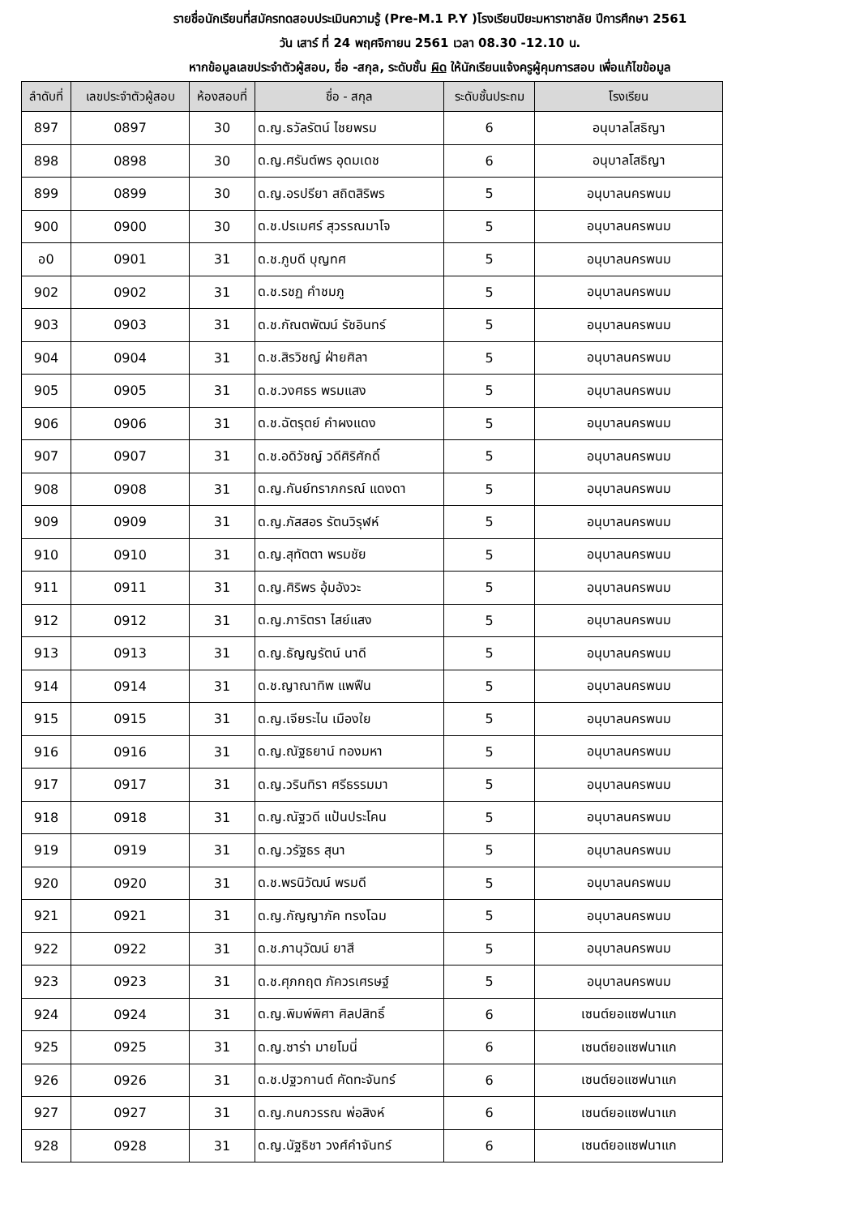รายชื่อนักเรียนที่สมัครทดสอบประเมินความรู้ (Pre-M.1 P.Y )โรงเรียนปิยะมหาราชาลัย ปีการศึกษา 2561
วัน เสาร์ ที่ 24 พฤศจิกายน 2561 เวลา 08.30 -12.10 น.
หากข้อมูลเลขประจำตัวผู้สอบ, ชื่อ -สกุล, ระดับชั้น ผิด ให้นักเรียนแจ้งครูผู้คุมการสอบ เพื่อแก้ไขข้อมูล
| ลำดับที่ | เลขประจำตัวผู้สอบ | ห้องสอบที่ | ชื่อ - สกุล | ระดับชั้นประถม | โรงเรียน |
| --- | --- | --- | --- | --- | --- |
| 897 | 0897 | 30 | ด.ญ.ธวัลรัตน์ ไชยพรม | 6 | อนุบาลโสธิญา |
| 898 | 0898 | 30 | ด.ญ.ศรันต์พร อุดมเดช | 6 | อนุบาลโสธิญา |
| 899 | 0899 | 30 | ด.ญ.อรปรียา สถิตสิริพร | 5 | อนุบาลนครพนม |
| 900 | 0900 | 30 | ด.ช.ปรเมศร์ สุวรรณมาโจ | 5 | อนุบาลนครพนม |
| อ0 | 0901 | 31 | ด.ช.ภูบดี บุญทศ | 5 | อนุบาลนครพนม |
| 902 | 0902 | 31 | ด.ช.รชฏ คำชมภู | 5 | อนุบาลนครพนม |
| 903 | 0903 | 31 | ด.ช.กัณตพัฒน์ รัชอินทร์ | 5 | อนุบาลนครพนม |
| 904 | 0904 | 31 | ด.ช.สิรวิชญ์ ฝ่ายศิลา | 5 | อนุบาลนครพนม |
| 905 | 0905 | 31 | ด.ช.วงศธร พรมแสง | 5 | อนุบาลนครพนม |
| 906 | 0906 | 31 | ด.ช.ฉัตรุตย์ คำผงแดง | 5 | อนุบาลนครพนม |
| 907 | 0907 | 31 | ด.ช.อดิวัชญ์ วดีศิริศักดิ์ | 5 | อนุบาลนครพนม |
| 908 | 0908 | 31 | ด.ญ.กันย์ทราภกรณ์ แดงดา | 5 | อนุบาลนครพนม |
| 909 | 0909 | 31 | ด.ญ.ภัสสอร รัตนวิรุฬห์ | 5 | อนุบาลนครพนม |
| 910 | 0910 | 31 | ด.ญ.สุทัตตา พรมชัย | 5 | อนุบาลนครพนม |
| 911 | 0911 | 31 | ด.ญ.ศิริพร อุ้มอังวะ | 5 | อนุบาลนครพนม |
| 912 | 0912 | 31 | ด.ญ.ภาริตรา ไสย์แสง | 5 | อนุบาลนครพนม |
| 913 | 0913 | 31 | ด.ญ.ธัญญรัตน์ นาดี | 5 | อนุบาลนครพนม |
| 914 | 0914 | 31 | ด.ช.ญาณาทิพ แพฟืน | 5 | อนุบาลนครพนม |
| 915 | 0915 | 31 | ด.ญ.เจียระไน เมืองใย | 5 | อนุบาลนครพนม |
| 916 | 0916 | 31 | ด.ญ.ณัฐธยาน์ ทองมหา | 5 | อนุบาลนครพนม |
| 917 | 0917 | 31 | ด.ญ.วรินทิรา ศรีธรรมมา | 5 | อนุบาลนครพนม |
| 918 | 0918 | 31 | ด.ญ.ณัฐวดี แป้นประโคน | 5 | อนุบาลนครพนม |
| 919 | 0919 | 31 | ด.ญ.วรัฐธร สุนา | 5 | อนุบาลนครพนม |
| 920 | 0920 | 31 | ด.ช.พรนิวัฒน์ พรมดี | 5 | อนุบาลนครพนม |
| 921 | 0921 | 31 | ด.ญ.กัญญาภัค ทรงโฉม | 5 | อนุบาลนครพนม |
| 922 | 0922 | 31 | ด.ช.ภานุวัฒน์ ยาสี | 5 | อนุบาลนครพนม |
| 923 | 0923 | 31 | ด.ช.ศุภกฤต ภัควรเศรษฐ์ | 5 | อนุบาลนครพนม |
| 924 | 0924 | 31 | ด.ญ.พิมพ์พิศา ศิลปสิทธิ์ | 6 | เซนต์ยอแซฟนาแก |
| 925 | 0925 | 31 | ด.ญ.ซาร่า มายโมนี่ | 6 | เซนต์ยอแซฟนาแก |
| 926 | 0926 | 31 | ด.ช.ปฐวกานต์ คัดทะจันทร์ | 6 | เซนต์ยอแซฟนาแก |
| 927 | 0927 | 31 | ด.ญ.กนกวรรณ พ่อสิงห์ | 6 | เซนต์ยอแซฟนาแก |
| 928 | 0928 | 31 | ด.ญ.นัฐธิชา วงศ์คำจันทร์ | 6 | เซนต์ยอแซฟนาแก |